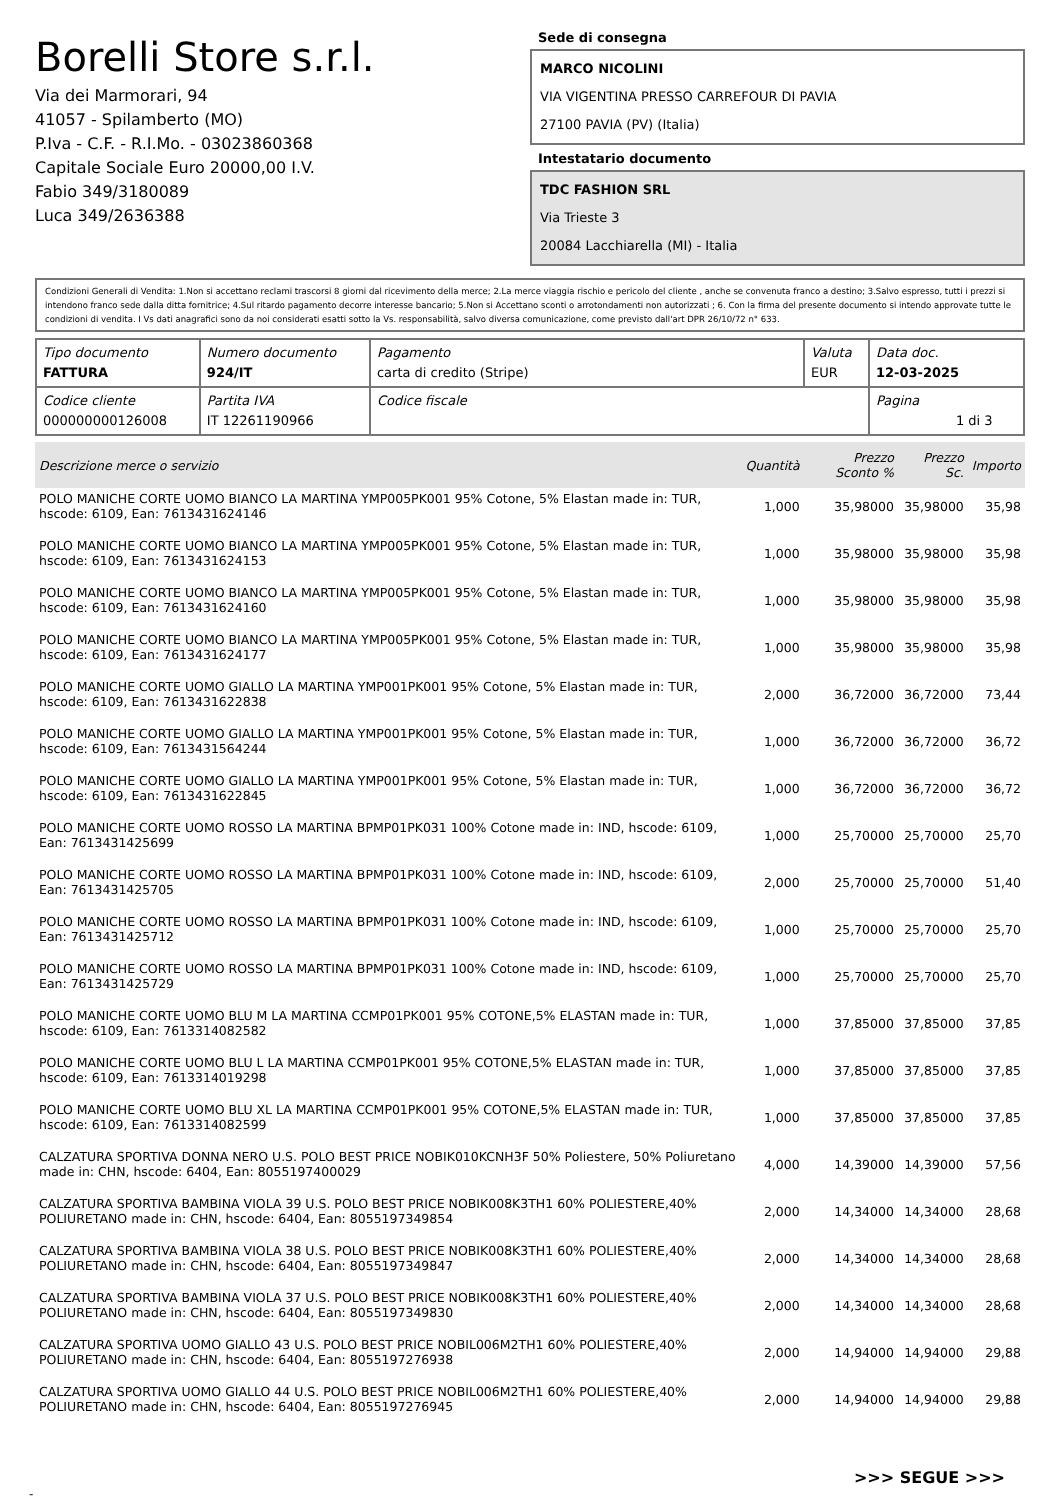Borelli Store s.r.l.
Via dei Marmorari, 94
41057 - Spilamberto (MO)
P.Iva - C.F. - R.I.Mo. - 03023860368
Capitale Sociale Euro 20000,00 I.V.
Fabio 349/3180089
Luca 349/2636388
Sede di consegna
MARCO NICOLINI
VIA VIGENTINA PRESSO CARREFOUR DI PAVIA
27100 PAVIA (PV) (Italia)
Intestatario documento
TDC FASHION SRL
Via Trieste 3
20084 Lacchiarella (MI) - Italia
Condizioni Generali di Vendita: 1.Non si accettano reclami trascorsi 8 giorni dal ricevimento della merce; 2.La merce viaggia rischio e pericolo del cliente , anche se convenuta franco a destino; 3.Salvo espresso, tutti i prezzi si intendono franco sede dalla ditta fornitrice; 4.Sul ritardo pagamento decorre interesse bancario; 5.Non si Accettano sconti o arrotondamenti non autorizzati ; 6. Con la firma del presente documento si intendo approvate tutte le condizioni di vendita. I Vs dati anagrafici sono da noi considerati esatti sotto la Vs. responsabilità, salvo diversa comunicazione, come previsto dall'art DPR 26/10/72 n° 633.
| Tipo documento FATTURA | Numero documento 924/IT | Pagamento carta di credito (Stripe) | Valuta EUR | Data doc. 12-03-2025 |
| Codice cliente 000000000126008 | Partita IVA IT 12261190966 | Codice fiscale | | Pagina 1 di 3 |
| Descrizione merce o servizio | Quantità | Prezzo Sconto % | Prezzo Sc. | Importo |
| --- | --- | --- | --- | --- |
| POLO MANICHE CORTE UOMO BIANCO LA MARTINA YMP005PK001 95% Cotone, 5% Elastan made in: TUR, hscode: 6109, Ean: 7613431624146 | 1,000 | 35,98000 | 35,98000 | 35,98 |
| POLO MANICHE CORTE UOMO BIANCO LA MARTINA YMP005PK001 95% Cotone, 5% Elastan made in: TUR, hscode: 6109, Ean: 7613431624153 | 1,000 | 35,98000 | 35,98000 | 35,98 |
| POLO MANICHE CORTE UOMO BIANCO LA MARTINA YMP005PK001 95% Cotone, 5% Elastan made in: TUR, hscode: 6109, Ean: 7613431624160 | 1,000 | 35,98000 | 35,98000 | 35,98 |
| POLO MANICHE CORTE UOMO BIANCO LA MARTINA YMP005PK001 95% Cotone, 5% Elastan made in: TUR, hscode: 6109, Ean: 7613431624177 | 1,000 | 35,98000 | 35,98000 | 35,98 |
| POLO MANICHE CORTE UOMO GIALLO LA MARTINA YMP001PK001 95% Cotone, 5% Elastan made in: TUR, hscode: 6109, Ean: 7613431622838 | 2,000 | 36,72000 | 36,72000 | 73,44 |
| POLO MANICHE CORTE UOMO GIALLO LA MARTINA YMP001PK001 95% Cotone, 5% Elastan made in: TUR, hscode: 6109, Ean: 7613431564244 | 1,000 | 36,72000 | 36,72000 | 36,72 |
| POLO MANICHE CORTE UOMO GIALLO LA MARTINA YMP001PK001 95% Cotone, 5% Elastan made in: TUR, hscode: 6109, Ean: 7613431622845 | 1,000 | 36,72000 | 36,72000 | 36,72 |
| POLO MANICHE CORTE UOMO ROSSO LA MARTINA BPMP01PK031 100% Cotone made in: IND, hscode: 6109, Ean: 7613431425699 | 1,000 | 25,70000 | 25,70000 | 25,70 |
| POLO MANICHE CORTE UOMO ROSSO LA MARTINA BPMP01PK031 100% Cotone made in: IND, hscode: 6109, Ean: 7613431425705 | 2,000 | 25,70000 | 25,70000 | 51,40 |
| POLO MANICHE CORTE UOMO ROSSO LA MARTINA BPMP01PK031 100% Cotone made in: IND, hscode: 6109, Ean: 7613431425712 | 1,000 | 25,70000 | 25,70000 | 25,70 |
| POLO MANICHE CORTE UOMO ROSSO LA MARTINA BPMP01PK031 100% Cotone made in: IND, hscode: 6109, Ean: 7613431425729 | 1,000 | 25,70000 | 25,70000 | 25,70 |
| POLO MANICHE CORTE UOMO BLU M LA MARTINA CCMP01PK001 95% COTONE,5% ELASTAN made in: TUR, hscode: 6109, Ean: 7613314082582 | 1,000 | 37,85000 | 37,85000 | 37,85 |
| POLO MANICHE CORTE UOMO BLU L LA MARTINA CCMP01PK001 95% COTONE,5% ELASTAN made in: TUR, hscode: 6109, Ean: 7613314019298 | 1,000 | 37,85000 | 37,85000 | 37,85 |
| POLO MANICHE CORTE UOMO BLU XL LA MARTINA CCMP01PK001 95% COTONE,5% ELASTAN made in: TUR, hscode: 6109, Ean: 7613314082599 | 1,000 | 37,85000 | 37,85000 | 37,85 |
| CALZATURA SPORTIVA DONNA NERO U.S. POLO BEST PRICE NOBIK010KCNH3F 50% Poliestere, 50% Poliuretano made in: CHN, hscode: 6404, Ean: 8055197400029 | 4,000 | 14,39000 | 14,39000 | 57,56 |
| CALZATURA SPORTIVA BAMBINA VIOLA 39 U.S. POLO BEST PRICE NOBIK008K3TH1 60% POLIESTERE,40% POLIURETANO made in: CHN, hscode: 6404, Ean: 8055197349854 | 2,000 | 14,34000 | 14,34000 | 28,68 |
| CALZATURA SPORTIVA BAMBINA VIOLA 38 U.S. POLO BEST PRICE NOBIK008K3TH1 60% POLIESTERE,40% POLIURETANO made in: CHN, hscode: 6404, Ean: 8055197349847 | 2,000 | 14,34000 | 14,34000 | 28,68 |
| CALZATURA SPORTIVA BAMBINA VIOLA 37 U.S. POLO BEST PRICE NOBIK008K3TH1 60% POLIESTERE,40% POLIURETANO made in: CHN, hscode: 6404, Ean: 8055197349830 | 2,000 | 14,34000 | 14,34000 | 28,68 |
| CALZATURA SPORTIVA UOMO GIALLO 43 U.S. POLO BEST PRICE NOBIL006M2TH1 60% POLIESTERE,40% POLIURETANO made in: CHN, hscode: 6404, Ean: 8055197276938 | 2,000 | 14,94000 | 14,94000 | 29,88 |
| CALZATURA SPORTIVA UOMO GIALLO 44 U.S. POLO BEST PRICE NOBIL006M2TH1 60% POLIESTERE,40% POLIURETANO made in: CHN, hscode: 6404, Ean: 8055197276945 | 2,000 | 14,94000 | 14,94000 | 29,88 |
>>> SEGUE >>>
-